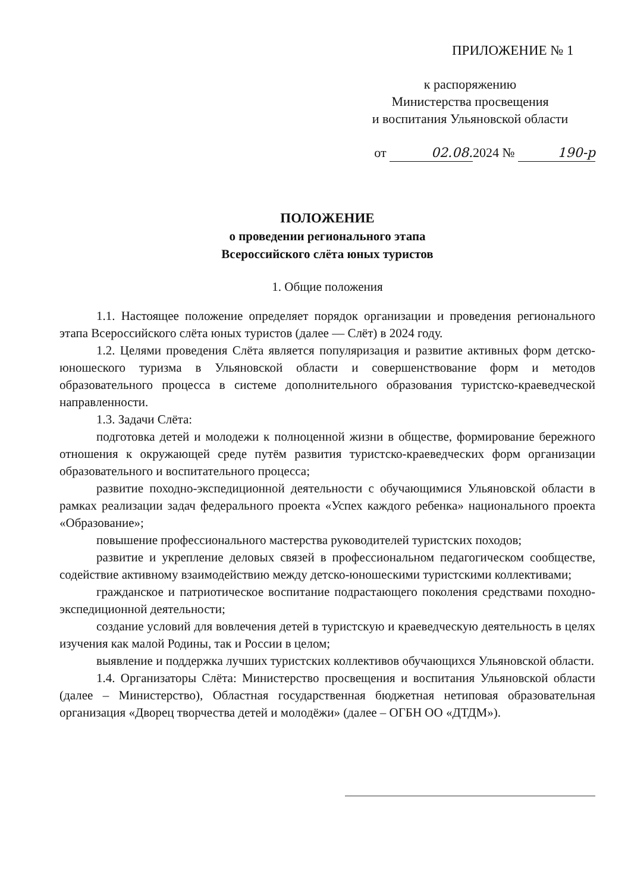ПРИЛОЖЕНИЕ № 1
к распоряжению
Министерства просвещения
и воспитания Ульяновской области
от 02.08. 2024 № 190-р
ПОЛОЖЕНИЕ
о проведении регионального этапа
Всероссийского слёта юных туристов
1. Общие положения
1.1. Настоящее положение определяет порядок организации и проведения регионального этапа Всероссийского слёта юных туристов (далее — Слёт) в 2024 году.
1.2. Целями проведения Слёта является популяризация и развитие активных форм детско-юношеского туризма в Ульяновской области и совершенствование форм и методов образовательного процесса в системе дополнительного образования туристско-краеведческой направленности.
1.3. Задачи Слёта:
подготовка детей и молодежи к полноценной жизни в обществе, формирование бережного отношения к окружающей среде путём развития туристско-краеведческих форм организации образовательного и воспитательного процесса;
развитие походно-экспедиционной деятельности с обучающимися Ульяновской области в рамках реализации задач федерального проекта «Успех каждого ребенка» национального проекта «Образование»;
повышение профессионального мастерства руководителей туристских походов;
развитие и укрепление деловых связей в профессиональном педагогическом сообществе, содействие активному взаимодействию между детско-юношескими туристскими коллективами;
гражданское и патриотическое воспитание подрастающего поколения средствами походно-экспедиционной деятельности;
создание условий для вовлечения детей в туристскую и краеведческую деятельность в целях изучения как малой Родины, так и России в целом;
выявление и поддержка лучших туристских коллективов обучающихся Ульяновской области.
1.4. Организаторы Слёта: Министерство просвещения и воспитания Ульяновской области (далее – Министерство), Областная государственная бюджетная нетиповая образовательная организация «Дворец творчества детей и молодёжи» (далее – ОГБН ОО «ДТДМ»).